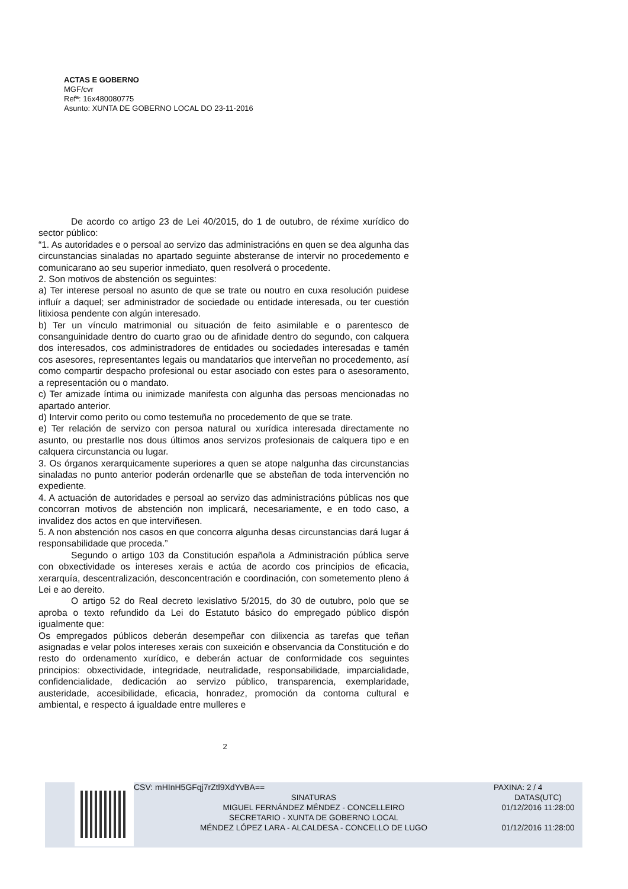ACTAS E GOBERNO
MGF/cvr
Refª: 16x480080775
Asunto: XUNTA DE GOBERNO LOCAL DO 23-11-2016
De acordo co artigo 23 de Lei 40/2015, do 1 de outubro, de réxime xurídico do sector público:
“1. As autoridades e o persoal ao servizo das administracións en quen se dea algunha das circunstancias sinaladas no apartado seguinte absteranse de intervir no procedemento e comunicarano ao seu superior inmediato, quen resolverá o procedente.
2. Son motivos de abstención os seguintes:
a) Ter interese persoal no asunto de que se trate ou noutro en cuxa resolución puidese influír a daquel; ser administrador de sociedade ou entidade interesada, ou ter cuestión litixiosa pendente con algún interesado.
b) Ter un vínculo matrimonial ou situación de feito asimilable e o parentesco de consanguinidade dentro do cuarto grao ou de afinidade dentro do segundo, con calquera dos interesados, cos administradores de entidades ou sociedades interesadas e tamén cos asesores, representantes legais ou mandatarios que interveñan no procedemento, así como compartir despacho profesional ou estar asociado con estes para o asesoramento, a representación ou o mandato.
c) Ter amizade íntima ou inimizade manifesta con algunha das persoas mencionadas no apartado anterior.
d) Intervir como perito ou como testemuña no procedemento de que se trate.
e) Ter relación de servizo con persoa natural ou xurídica interesada directamente no asunto, ou prestarlle nos dous últimos anos servizos profesionais de calquera tipo e en calquera circunstancia ou lugar.
3. Os órganos xerarquicamente superiores a quen se atope nalgunha das circunstancias sinaladas no punto anterior poderán ordenarlle que se absteñan de toda intervención no expediente.
4. A actuación de autoridades e persoal ao servizo das administracións públicas nos que concorran motivos de abstención non implicará, necesariamente, e en todo caso, a invalidez dos actos en que interviñesen.
5. A non abstención nos casos en que concorra algunha desas circunstancias dará lugar á responsabilidade que proceda.”
Segundo o artigo 103 da Constitución española a Administración pública serve con obxectividade os intereses xerais e actúa de acordo cos principios de eficacia, xerarquía, descentralización, desconcentración e coordinación, con sometemento pleno á Lei e ao dereito.
O artigo 52 do Real decreto lexislativo 5/2015, do 30 de outubro, polo que se aproba o texto refundido da Lei do Estatuto básico do empregado público dispón igualmente que:
Os empregados públicos deberán desempeñar con dilixencia as tarefas que teñan asignadas e velar polos intereses xerais con suxeición e observancia da Constitución e do resto do ordenamento xurídico, e deberán actuar de conformidade cos seguintes principios: obxectividade, integridade, neutralidade, responsabilidade, imparcialidade, confidencialidade, dedicación ao servizo público, transparencia, exemplaridade, austeridade, accesibilidade, eficacia, honradez, promoción da contorna cultural e ambiental, e respecto á igualdade entre mulleres e
2
CSV: mHInH5GFqj7rZtl9XdYvBA==
SINATURAS
MIGUEL FERNÁNDEZ MÉNDEZ - CONCELLEIRO
SECRETARIO - XUNTA DE GOBERNO LOCAL
MÉNDEZ LÓPEZ LARA - ALCALDESA - CONCELLO DE LUGO
PAXINA: 2 / 4
DATAS(UTC)
01/12/2016 11:28:00
01/12/2016 11:28:00